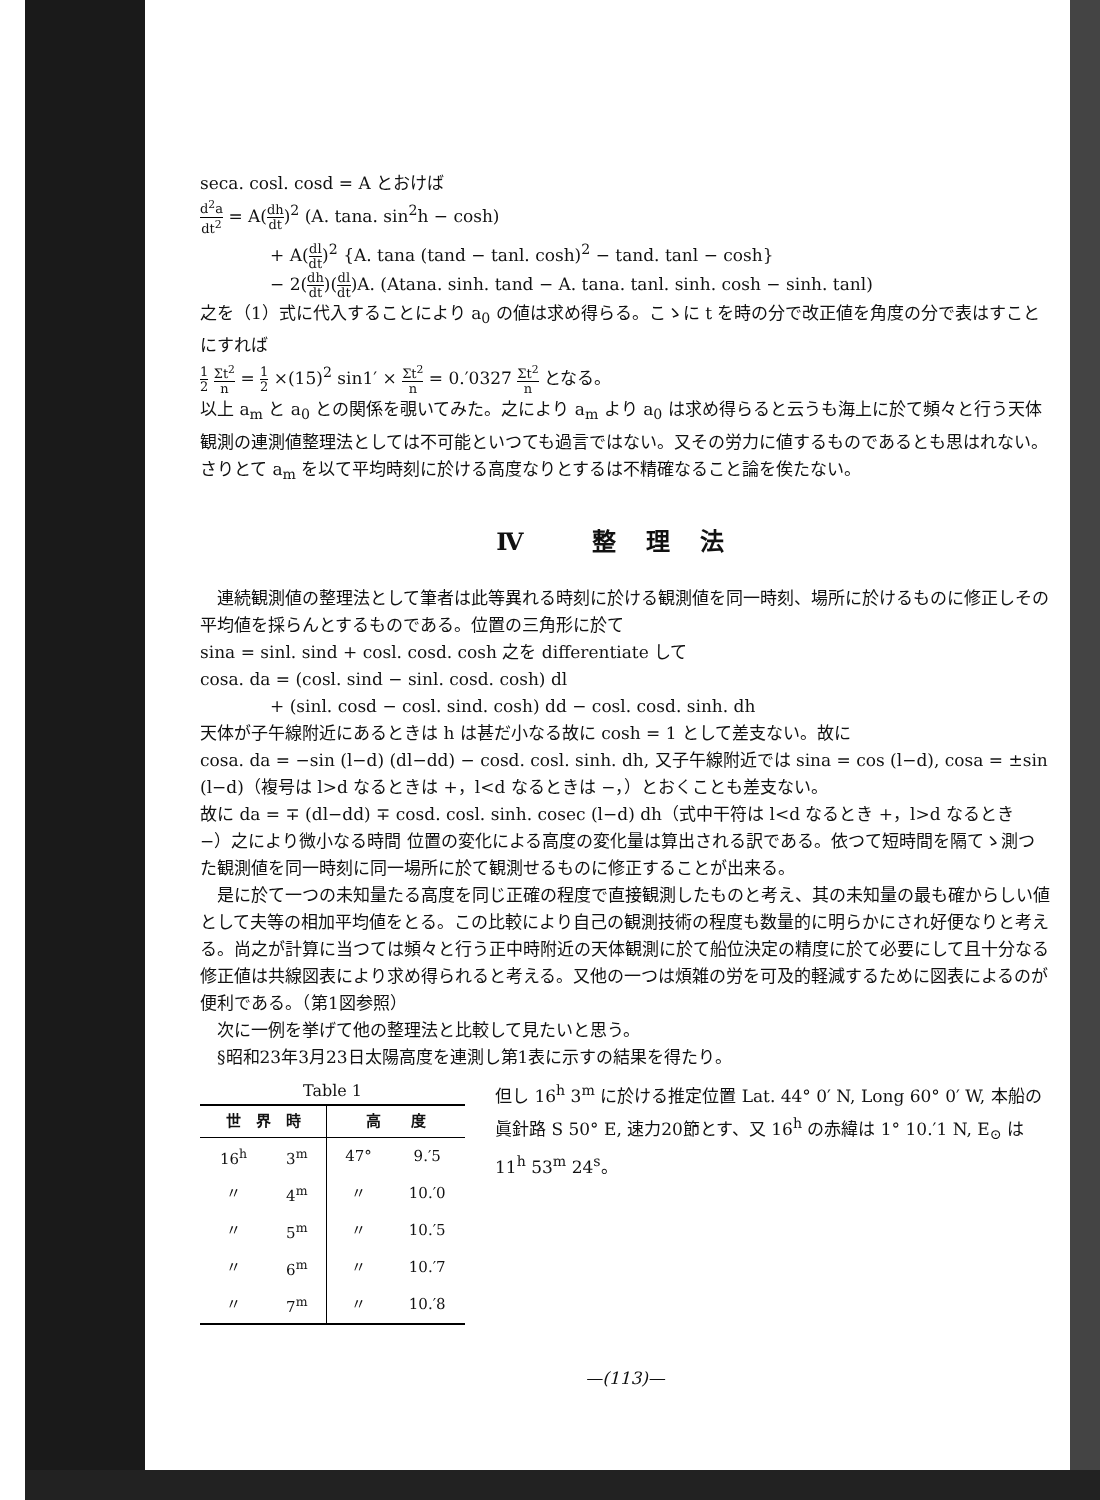seca. cosl. cosd = A とおけば
d<sup>2</sup>a dt<sup>2</sup> = A(dh dt)<sup>2</sup> (A. tana. sin<sup>2</sup>h − cosh)
+ A(dl dt)<sup>2</sup> {A. tana (tand − tanl. cosh)<sup>2</sup> − tand. tanl − cosh}
− 2(dh dt)(dl dt)A. (Atana. sinh. tand − A. tana. tanl. sinh. cosh − sinh. tanl)
之を（1）式に代入することにより a<sub>0</sub> の値は求め得らる。こゝに t を時の分で改正値を角度の分で表はすことにすれば
1 2 Σt<sup>2</sup> n = 1 2 ×(15)<sup>2</sup> sin1′ × Σt<sup>2</sup> n = 0.′0327 Σt<sup>2</sup> n となる。
以上 a<sub>m</sub> と a<sub>0</sub> との関係を覗いてみた。之により a<sub>m</sub> より a<sub>0</sub> は求め得らると云うも海上に於て頻々と行う天体観測の連測値整理法としては不可能といつても過言ではない。又その労力に値するものであるとも思はれない。さりとて a<sub>m</sub> を以て平均時刻に於ける高度なりとするは不精確なること論を俟たない。
Ⅳ 整理法
　連続観測値の整理法として筆者は此等異れる時刻に於ける観測値を同一時刻、場所に於けるものに修正しその平均値を採らんとするものである。位置の三角形に於て
sina = sinl. sind + cosl. cosd. cosh 之を differentiate して
cosa. da = (cosl. sind − sinl. cosd. cosh) dl
+ (sinl. cosd − cosl. sind. cosh) dd − cosl. cosd. sinh. dh
天体が子午線附近にあるときは h は甚だ小なる故に cosh = 1 として差支ない。故に
cosa. da = −sin (l−d) (dl−dd) − cosd. cosl. sinh. dh, 又子午線附近では sina = cos (l−d), cosa = ±sin (l−d)（複号は l>d なるときは +，l<d なるときは −，）とおくことも差支ない。
故に da = ∓ (dl−dd) ∓ cosd. cosl. sinh. cosec (l−d) dh（式中干符は l<d なるとき +，l>d なるとき −）之により微小なる時間 位置の変化による高度の変化量は算出される訳である。依つて短時間を隔てゝ測つた観測値を同一時刻に同一場所に於て観測せるものに修正することが出来る。
　是に於て一つの未知量たる高度を同じ正確の程度で直接観測したものと考え、其の未知量の最も確からしい値として夫等の相加平均値をとる。この比較により自己の観測技術の程度も数量的に明らかにされ好便なりと考える。尚之が計算に当つては頻々と行う正中時附近の天体観測に於て船位決定の精度に於て必要にして且十分なる修正値は共線図表により求め得られると考える。又他の一つは煩雑の労を可及的軽減するために図表によるのが便利である。（第1図参照）
　次に一例を挙げて他の整理法と比較して見たいと思う。
　§昭和23年3月23日太陽高度を連測し第1表に示すの結果を得たり。
Table 1
| 世 界 時 | | 高 度 | |
| --- | --- | --- | --- |
| 16<sup>h</sup> | 3<sup>m</sup> | 47° | 9.′5 |
| 〃 | 4<sup>m</sup> | 〃 | 10.′0 |
| 〃 | 5<sup>m</sup> | 〃 | 10.′5 |
| 〃 | 6<sup>m</sup> | 〃 | 10.′7 |
| 〃 | 7<sup>m</sup> | 〃 | 10.′8 |
但し 16<sup>h</sup> 3<sup>m</sup> に於ける推定位置 Lat. 44° 0′ N, Long 60° 0′ W, 本船の眞針路 S 50° E, 速力20節とす、又 16<sup>h</sup> の赤緯は 1° 10.′1 N, E<sub>⊙</sub> は 11<sup>h</sup> 53<sup>m</sup> 24<sup>s</sup>。
—(113)—